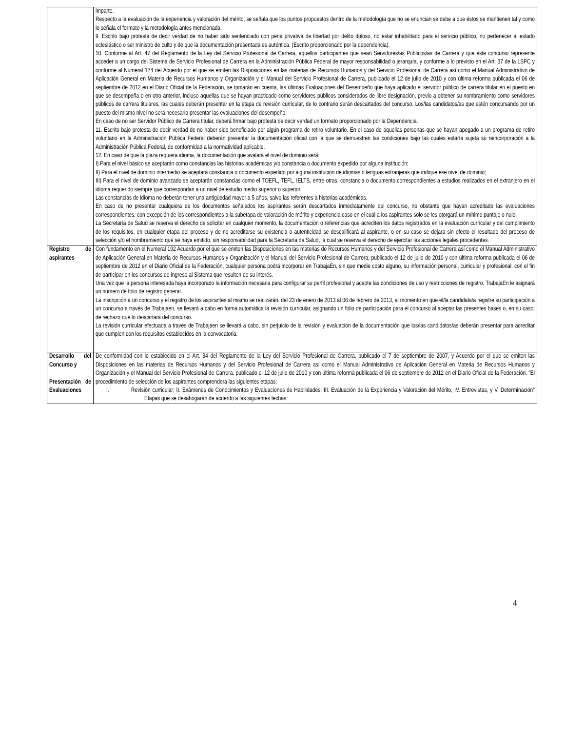| | imparte. Respecto a la evaluación de la experiencia y valoración del mérito, se señala que los puntos propuestos dentro de la metodología que no se enuncian se debe a que éstos se mantienen tal y como lo señala el formato y la metodología antes mencionada. 9. Escrito bajo protesta de decir verdad de no haber sido sentenciado con pena privativa de libertad por delito doloso, no estar inhabilitado para el servicio público, no pertenecer al estado eclesiástico o ser ministro de culto y de que la documentación presentada es auténtica. (Escrito proporcionado por la dependencia). 10. Conforme al Art. 47 del Reglamento de la Ley del Servicio Profesional de Carrera, aquellos participantes que sean Servidores/as Públicos/as de Carrera y que este concurso represente acceder a un cargo del Sistema de Servicio Profesional de Carrera en la Administración Pública Federal de mayor responsabilidad o jerarquía, y conforme a lo previsto en el Art. 37 de la LSPC y conforme al Numeral 174 del Acuerdo por el que se emiten las Disposiciones en las materias de Recursos Humanos y del Servicio Profesional de Carrera así como el Manual Administrativo de Aplicación General en Materia de Recursos Humanos y Organización y el Manual del Servicio Profesional de Carrera, publicado el 12 de julio de 2010 y con última reforma publicada el 06 de septiembre de 2012 en el Diario Oficial de la Federación, se tomarán en cuenta, las últimas Evaluaciones del Desempeño que haya aplicado el servidor público de carrera titular en el puesto en que se desempeña o en otro anterior, incluso aquellas que se hayan practicado como servidores públicos considerados de libre designación, previo a obtener su nombramiento como servidores públicos de carrera titulares, las cuales deberán presentar en la etapa de revisión curricular, de lo contrario serán descartados del concurso. Los/las candidatos/as que estén concursando por un puesto del mismo nivel no será necesario presentar las evaluaciones del desempeño. En caso de no ser Servidor Público de Carrera titular, deberá firmar bajo protesta de decir verdad un formato proporcionado por la Dependencia. 11. Escrito bajo protesta de decir verdad de no haber sido beneficiado por algún programa de retiro voluntario. En el caso de aquellas personas que se hayan apegado a un programa de retiro voluntario en la Administración Pública Federal deberán presentar la documentación oficial con la que se demuestren las condiciones bajo las cuales estaría sujeta su reincorporación a la Administración Pública Federal, de conformidad a la normatividad aplicable. 12. En caso de que la plaza requiera idioma, la documentación que avalará el nivel de dominio será: I) Para el nivel básico se aceptarán como constancias las historias académicas y/o constancia o documento expedido por alguna institución; II) Para el nivel de dominio intermedio se aceptará constancia o documento expedido por alguna institución de idiomas o lenguas extranjeras que indique ese nivel de dominio; III) Para el nivel de dominio avanzado se aceptarán constancias como el TOEFL, TEFL, IELTS, entre otras, constancia o documento correspondientes a estudios realizados en el extranjero en el idioma requerido siempre que correspondan a un nivel de estudio medio superior o superior. Las constancias de idioma no deberán tener una antigüedad mayor a 5 años, salvo las referentes a historias académicas. En caso de no presentar cualquiera de los documentos señalados los aspirantes serán descartados inmediatamente del concurso, no obstante que hayan acreditado las evaluaciones correspondientes, con excepción de los correspondientes a la subetapa de valoración de mérito y experiencia caso en el cual a los aspirantes solo se les otorgará un mínimo puntaje o nulo. La Secretaría de Salud se reserva el derecho de solicitar en cualquier momento, la documentación o referencias que acrediten los datos registrados en la evaluación curricular y del cumplimiento de los requisitos, en cualquier etapa del proceso y de no acreditarse su existencia o autenticidad se descalificará al aspirante, o en su caso se dejara sin efecto el resultado del proceso de selección y/o el nombramiento que se haya emitido, sin responsabilidad para la Secretaría de Salud, la cual se reserva el derecho de ejercitar las acciones legales procedentes. |
| Registro de aspirantes | Con fundamento en el Numeral 192 Acuerdo por el que se emiten las Disposiciones en las materias de Recursos Humanos y del Servicio Profesional de Carrera así como el Manual Administrativo de Aplicación General en Materia de Recursos Humanos y Organización y el Manual del Servicio Profesional de Carrera, publicado el 12 de julio de 2010 y con última reforma publicada el 06 de septiembre de 2012 en el Diario Oficial de la Federación, cualquier persona podrá incorporar en TrabajaEn, sin que medie costo alguno, su información personal, curricular y profesional, con el fin de participar en los concursos de ingreso al Sistema que resulten de su interés. Una vez que la persona interesada haya incorporado la información necesaria para configurar su perfil profesional y acepte las condiciones de uso y restricciones de registro, TrabajaEn le asignará un número de folio de registro general. La inscripción a un concurso y el registro de los aspirantes al mismo se realizarán, del 23 de enero de 2013 al 06 de febrero de 2013, al momento en que el/la candidata/a registre su participación a un concurso a través de Trabajaen, se llevará a cabo en forma automática la revisión curricular, asignando un folio de participación para el concurso al aceptar las presentes bases o, en su caso, de rechazo que lo descartará del concurso. La revisión curricular efectuada a través de Trabajaen se llevará a cabo, sin perjuicio de la revisión y evaluación de la documentación que los/las candidatos/as deberán presentar para acreditar que cumplen con los requisitos establecidos en la convocatoria. |
| Desarrollo del Concurso y Presentación de Evaluaciones | De conformidad con lo establecido en el Art. 34 del Reglamento de la Ley del Servicio Profesional de Carrera, publicado el 7 de septiembre de 2007, y Acuerdo por el que se emiten las Disposiciones en las materias de Recursos Humanos y del Servicio Profesional de Carrera así como el Manual Administrativo de Aplicación General en Materia de Recursos Humanos y Organización y el Manual del Servicio Profesional de Carrera, publicado el 12 de julio de 2010 y con última reforma publicada el 06 de septiembre de 2012 en el Diario Oficial de la Federación. "El procedimiento de selección de los aspirantes comprenderá las siguientes etapas: I. Revisión curricular; II. Exámenes de Conocimientos y Evaluaciones de Habilidades; III. Evaluación de la Experiencia y Valoración del Mérito, IV. Entrevistas, y V. Determinación" Etapas que se desahogarán de acuerdo a las siguientes fechas: |
4